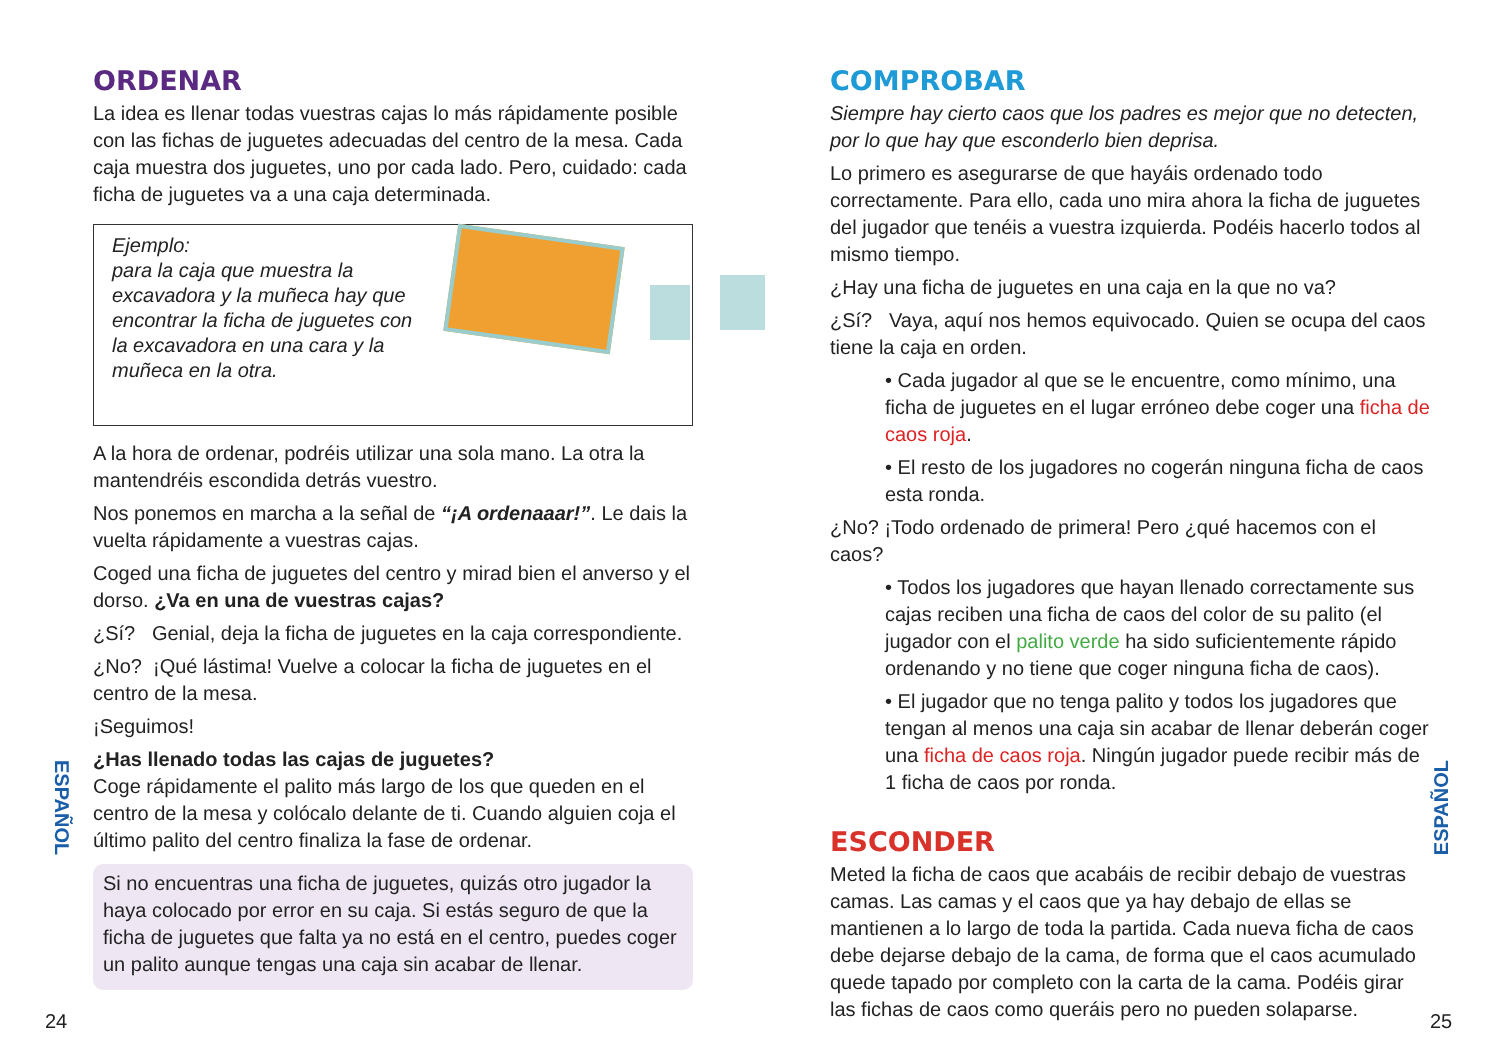ORDENAR
La idea es llenar todas vuestras cajas lo más rápidamente posible con las fichas de juguetes adecuadas del centro de la mesa. Cada caja muestra dos juguetes, uno por cada lado. Pero, cuidado: cada ficha de juguetes va a una caja determinada.
Ejemplo:
para la caja que muestra la excavadora y la muñeca hay que encontrar la ficha de juguetes con la excavadora en una cara y la muñeca en la otra.
A la hora de ordenar, podréis utilizar una sola mano. La otra la mantendréis escondida detrás vuestro.
Nos ponemos en marcha a la señal de “¡A ordenaaar!”. Le dais la vuelta rápidamente a vuestras cajas.
Coged una ficha de juguetes del centro y mirad bien el anverso y el dorso. ¿Va en una de vuestras cajas?
¿Sí? Genial, deja la ficha de juguetes en la caja correspondiente.
¿No? ¡Qué lástima! Vuelve a colocar la ficha de juguetes en el centro de la mesa.
¡Seguimos!
¿Has llenado todas las cajas de juguetes?
Coge rápidamente el palito más largo de los que queden en el centro de la mesa y colócalo delante de ti. Cuando alguien coja el último palito del centro finaliza la fase de ordenar.
Si no encuentras una ficha de juguetes, quizás otro jugador la haya colocado por error en su caja. Si estás seguro de que la ficha de juguetes que falta ya no está en el centro, puedes coger un palito aunque tengas una caja sin acabar de llenar.
COMPROBAR
Siempre hay cierto caos que los padres es mejor que no detecten, por lo que hay que esconderlo bien deprisa.
Lo primero es asegurarse de que hayáis ordenado todo correctamente. Para ello, cada uno mira ahora la ficha de juguetes del jugador que tenéis a vuestra izquierda. Podéis hacerlo todos al mismo tiempo.
¿Hay una ficha de juguetes en una caja en la que no va?
¿Sí? Vaya, aquí nos hemos equivocado. Quien se ocupa del caos tiene la caja en orden.
• Cada jugador al que se le encuentre, como mínimo, una ficha de juguetes en el lugar erróneo debe coger una ficha de caos roja.
• El resto de los jugadores no cogerán ninguna ficha de caos esta ronda.
¿No? ¡Todo ordenado de primera! Pero ¿qué hacemos con el caos?
• Todos los jugadores que hayan llenado correctamente sus cajas reciben una ficha de caos del color de su palito (el jugador con el palito verde ha sido suficientemente rápido ordenando y no tiene que coger ninguna ficha de caos).
• El jugador que no tenga palito y todos los jugadores que tengan al menos una caja sin acabar de llenar deberán coger una ficha de caos roja. Ningún jugador puede recibir más de 1 ficha de caos por ronda.
ESCONDER
Meted la ficha de caos que acabáis de recibir debajo de vuestras camas. Las camas y el caos que ya hay debajo de ellas se mantienen a lo largo de toda la partida. Cada nueva ficha de caos debe dejarse debajo de la cama, de forma que el caos acumulado quede tapado por completo con la carta de la cama. Podéis girar las fichas de caos como queráis pero no pueden solaparse.
ESPAÑOL
ESPAÑOL
24 25